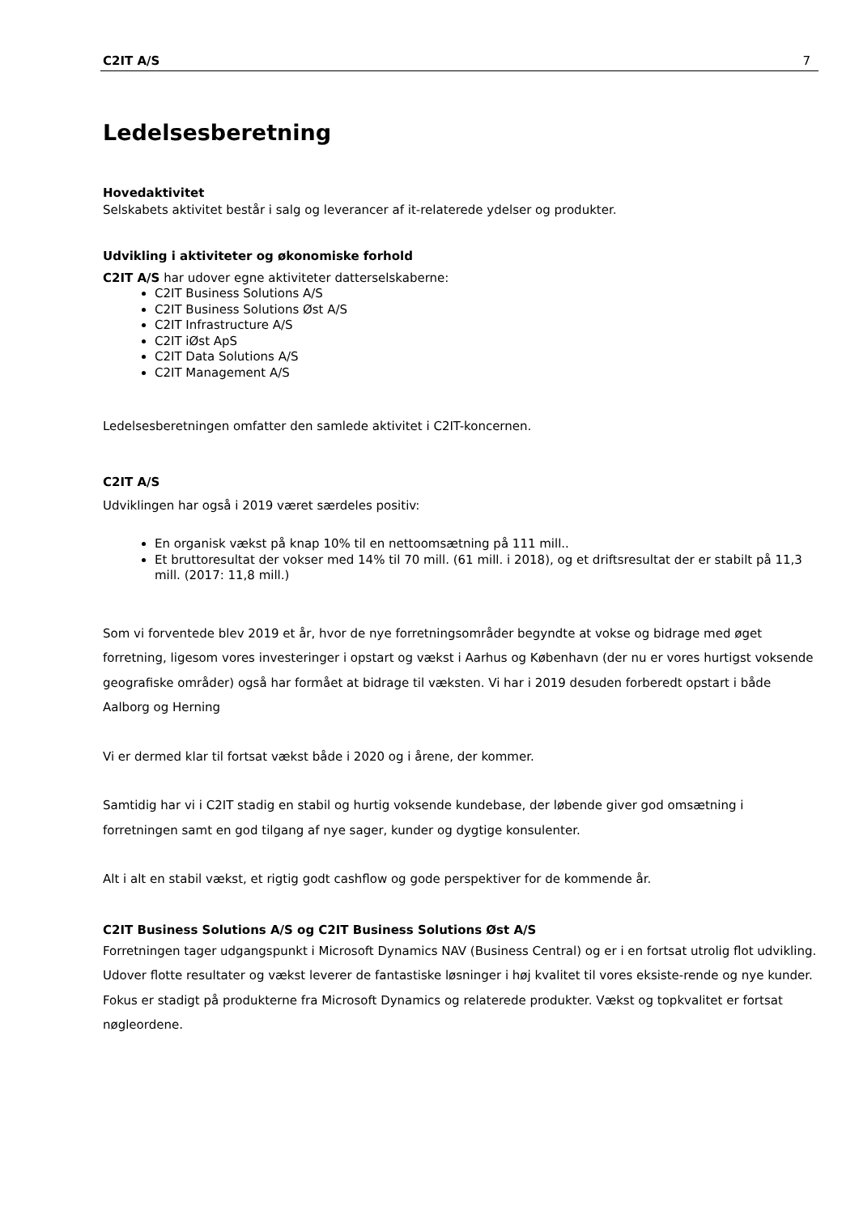C2IT A/S 7
Ledelsesberetning
Hovedaktivitet
Selskabets aktivitet består i salg og leverancer af it-relaterede ydelser og produkter.
Udvikling i aktiviteter og økonomiske forhold
C2IT A/S har udover egne aktiviteter datterselskaberne:
C2IT Business Solutions A/S
C2IT Business Solutions Øst A/S
C2IT Infrastructure A/S
C2IT iØst ApS
C2IT Data Solutions A/S
C2IT Management A/S
Ledelsesberetningen omfatter den samlede aktivitet i C2IT-koncernen.
C2IT A/S
Udviklingen har også i 2019 været særdeles positiv:
En organisk vækst på knap 10% til en nettoomsætning på 111 mill..
Et bruttoresultat der vokser med 14% til 70 mill. (61 mill. i 2018), og et driftsresultat der er stabilt på 11,3 mill. (2017: 11,8 mill.)
Som vi forventede blev 2019 et år, hvor de nye forretningsområder begyndte at vokse og bidrage med øget forretning, ligesom vores investeringer i opstart og vækst i Aarhus og København (der nu er vores hurtigst voksende geografiske områder) også har formået at bidrage til væksten. Vi har i 2019 desuden forberedt opstart i både Aalborg og Herning
Vi er dermed klar til fortsat vækst både i 2020 og i årene, der kommer.
Samtidig har vi i C2IT stadig en stabil og hurtig voksende kundebase, der løbende giver god omsætning i forretningen samt en god tilgang af nye sager, kunder og dygtige konsulenter.
Alt i alt en stabil vækst, et rigtig godt cashflow og gode perspektiver for de kommende år.
C2IT Business Solutions A/S og C2IT Business Solutions Øst A/S
Forretningen tager udgangspunkt i Microsoft Dynamics NAV (Business Central) og er i en fortsat utrolig flot udvikling. Udover flotte resultater og vækst leverer de fantastiske løsninger i høj kvalitet til vores eksiste-rende og nye kunder.
Fokus er stadigt på produkterne fra Microsoft Dynamics og relaterede produkter. Vækst og topkvalitet er fortsat nøgleordene.